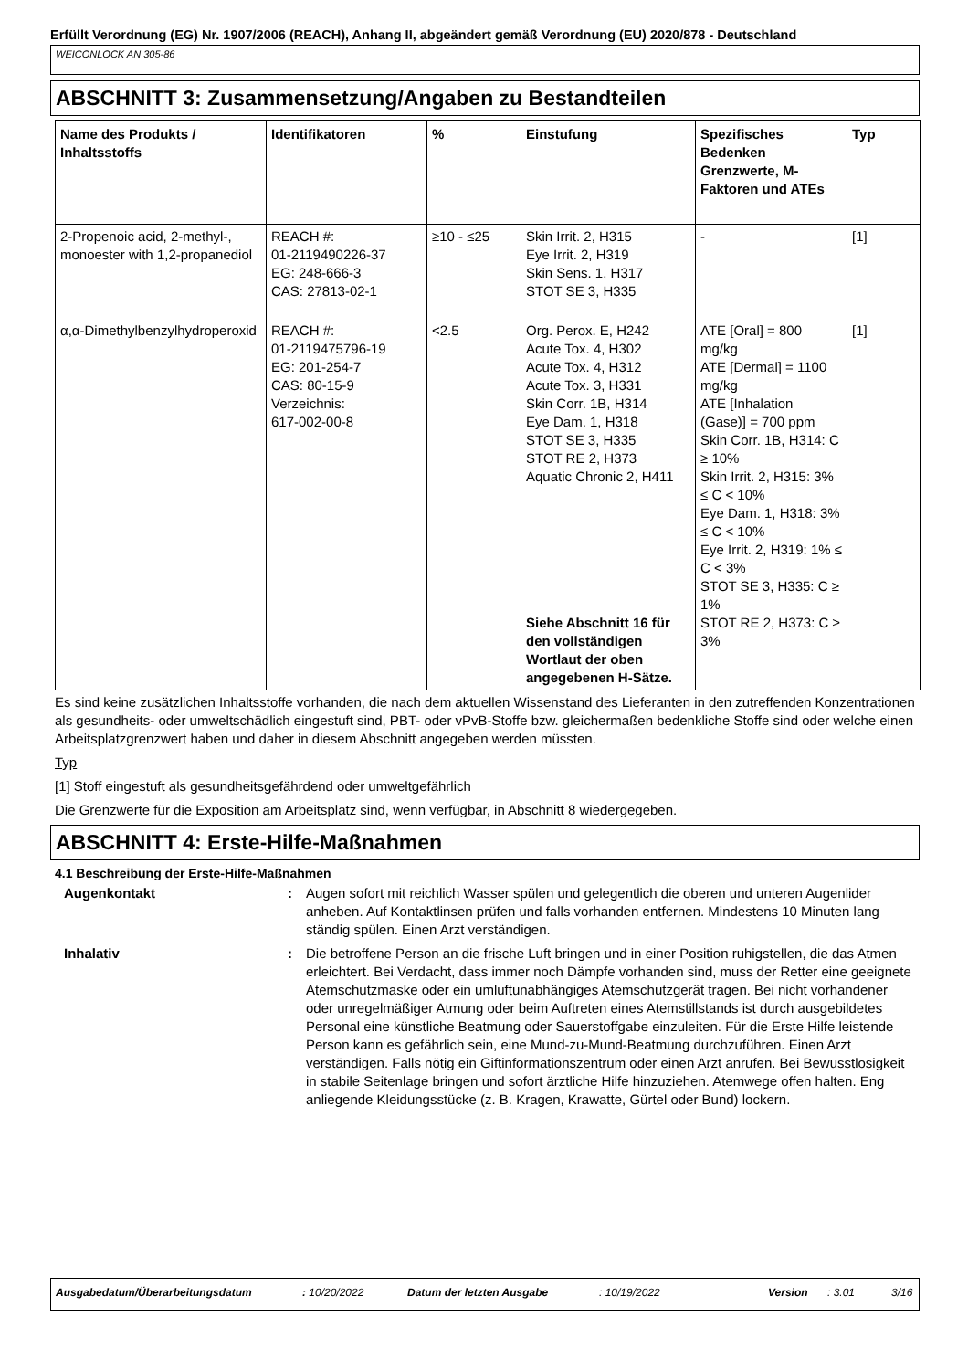Erfüllt Verordnung (EG) Nr. 1907/2006 (REACH), Anhang II, abgeändert gemäß Verordnung (EU) 2020/878 - Deutschland
WEICONLOCK AN 305-86
ABSCHNITT 3: Zusammensetzung/Angaben zu Bestandteilen
| Name des Produkts / Inhaltsstoffs | Identifikatoren | % | Einstufung | Spezifisches Bedenken Grenzwerte, M-Faktoren und ATEs | Typ |
| --- | --- | --- | --- | --- | --- |
| 2-Propenoic acid, 2-methyl-, monoester with 1,2-propanediol | REACH #: 01-2119490226-37 EG: 248-666-3 CAS: 27813-02-1 | ≥10 - ≤25 | Skin Irrit. 2, H315 Eye Irrit. 2, H319 Skin Sens. 1, H317 STOT SE 3, H335 | - | [1] |
| α,α-Dimethylbenzylhydroperoxid | REACH #: 01-2119475796-19 EG: 201-254-7 CAS: 80-15-9 Verzeichnis: 617-002-00-8 | <2.5 | Org. Perox. E, H242 Acute Tox. 4, H302 Acute Tox. 4, H312 Acute Tox. 3, H331 Skin Corr. 1B, H314 Eye Dam. 1, H318 STOT SE 3, H335 STOT RE 2, H373 Aquatic Chronic 2, H411 Siehe Abschnitt 16 für den vollständigen Wortlaut der oben angegebenen H-Sätze. | ATE [Oral] = 800 mg/kg ATE [Dermal] = 1100 mg/kg ATE [Inhalation (Gase)] = 700 ppm Skin Corr. 1B, H314: C ≥ 10% Skin Irrit. 2, H315: 3% ≤ C < 10% Eye Dam. 1, H318: 3% ≤ C < 10% Eye Irrit. 2, H319: 1% ≤ C < 3% STOT SE 3, H335: C ≥ 1% STOT RE 2, H373: C ≥ 3% | [1] |
Es sind keine zusätzlichen Inhaltsstoffe vorhanden, die nach dem aktuellen Wissenstand des Lieferanten in den zutreffenden Konzentrationen als gesundheits- oder umweltschädlich eingestuft sind, PBT- oder vPvB-Stoffe bzw. gleichermaßen bedenkliche Stoffe sind oder welche einen Arbeitsplatzgrenzwert haben und daher in diesem Abschnitt angegeben werden müssten.
Typ
[1] Stoff eingestuft als gesundheitsgefährdend oder umweltgefährlich
Die Grenzwerte für die Exposition am Arbeitsplatz sind, wenn verfügbar, in Abschnitt 8 wiedergegeben.
ABSCHNITT 4: Erste-Hilfe-Maßnahmen
4.1 Beschreibung der Erste-Hilfe-Maßnahmen
Augenkontakt : Augen sofort mit reichlich Wasser spülen und gelegentlich die oberen und unteren Augenlider anheben. Auf Kontaktlinsen prüfen und falls vorhanden entfernen. Mindestens 10 Minuten lang ständig spülen. Einen Arzt verständigen.
Inhalativ : Die betroffene Person an die frische Luft bringen und in einer Position ruhigstellen, die das Atmen erleichtert. Bei Verdacht, dass immer noch Dämpfe vorhanden sind, muss der Retter eine geeignete Atemschutzmaske oder ein umluftunabhängiges Atemschutzgerät tragen. Bei nicht vorhandener oder unregelmäßiger Atmung oder beim Auftreten eines Atemstillstands ist durch ausgebildetes Personal eine künstliche Beatmung oder Sauerstoffgabe einzuleiten. Für die Erste Hilfe leistende Person kann es gefährlich sein, eine Mund-zu-Mund-Beatmung durchzuführen. Einen Arzt verständigen. Falls nötig ein Giftinformationszentrum oder einen Arzt anrufen. Bei Bewusstlosigkeit in stabile Seitenlage bringen und sofort ärztliche Hilfe hinzuziehen. Atemwege offen halten. Eng anliegende Kleidungsstücke (z. B. Kragen, Krawatte, Gürtel oder Bund) lockern.
Ausgabedatum/Überarbeitungsdatum: 10/20/2022 Datum der letzten Ausgabe: 10/19/2022 Version: 3.01 3/16